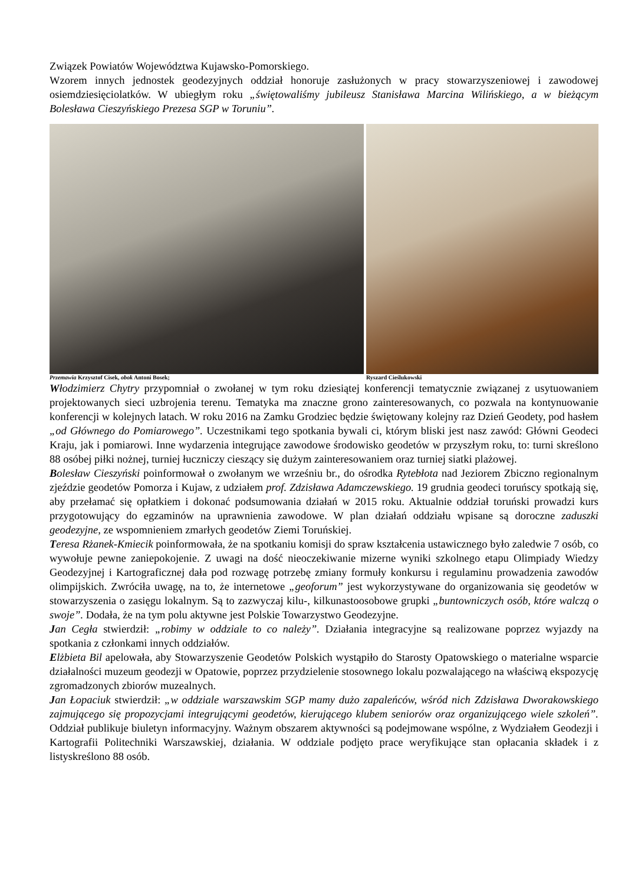Związek Powiatów Województwa Kujawsko-Pomorskiego.
Wzorem innych jednostek geodezyjnych oddział honoruje zasłużonych w pracy stowarzyszeniowej i zawodowej osiemdziesięciolatków. W ubiegłym roku „świętowaliśmy jubileusz Stanisława Marcina Wilińskiego, a w bieżącym Bolesława Cieszyńskiego Prezesa SGP w Toruniu”.
Przemawia Krzysztof Cisek, obok Antoni Bosek; Ryszard Cieślukowski
Włodzimierz Chytry przypomniał o zwołanej w tym roku dziesiątej konferencji tematycznie związanej z usytuowaniem projektowanych sieci uzbrojenia terenu. Tematyka ma znaczne grono zainteresowanych, co pozwala na kontynuowanie konferencji w kolejnych latach. W roku 2016 na Zamku Grodziec będzie świętowany kolejny raz Dzień Geodety, pod hasłem „od Głównego do Pomiarowego”. Uczestnikami tego spotkania bywali ci, którym bliski jest nasz zawód: Główni Geodeci Kraju, jak i pomiarowi. Inne wydarzenia integrujące zawodowe środowisko geodetów w przyszłym roku, to: turni skreślono 88 osóbej piłki nożnej, turniej łuczniczy cieszący się dużym zainteresowaniem oraz turniej siatki plażowej.
Bolesław Cieszyński poinformował o zwołanym we wrześniu br., do ośrodka Rytebłota nad Jeziorem Zbiczno regionalnym zjeździe geodetów Pomorza i Kujaw, z udziałem prof. Zdzisława Adamczewskiego. 19 grudnia geodeci toruńscy spotkają się, aby przełamać się opłatkiem i dokonać podsumowania działań w 2015 roku. Aktualnie oddział toruński prowadzi kurs przygotowujący do egzaminów na uprawnienia zawodowe. W plan działań oddziału wpisane są doroczne zaduszki geodezyjne, ze wspomnieniem zmarłych geodetów Ziemi Toruńskiej.
Teresa Rżanek-Kmiecik poinformowała, że na spotkaniu komisji do spraw kształcenia ustawicznego było zaledwie 7 osób, co wywołuje pewne zaniepokojenie. Z uwagi na dość nieoczekiwanie mizerne wyniki szkolnego etapu Olimpiady Wiedzy Geodezyjnej i Kartograficznej dała pod rozwagę potrzebę zmiany formuły konkursu i regulaminu prowadzenia zawodów olimpijskich. Zwróciła uwagę, na to, że internetowe „geoforum” jest wykorzystywane do organizowania się geodetów w stowarzyszenia o zasięgu lokalnym. Są to zazwyczaj kilu-, kilkunastoosobowe grupki „buntowniczych osób, które walczą o swoje”. Dodała, że na tym polu aktywne jest Polskie Towarzystwo Geodezyjne.
Jan Cegła stwierdził: „robimy w oddziale to co należy”. Działania integracyjne są realizowane poprzez wyjazdy na spotkania z członkami innych oddziałów.
Elżbieta Bil apelowała, aby Stowarzyszenie Geodetów Polskich wystąpiło do Starosty Opatowskiego o materialne wsparcie działalności muzeum geodezji w Opatowie, poprzez przydzielenie stosownego lokalu pozwalającego na właściwą ekspozycję zgromadzonych zbiorów muzealnych.
Jan Łopaciuk stwierdził: „w oddziale warszawskim SGP mamy dużo zapaleńców, wśród nich Zdzisława Dworakowskiego zajmującego się propozycjami integrującymi geodetów, kierującego klubem seniorów oraz organizującego wiele szkoleń”. Oddział publikuje biuletyn informacyjny. Ważnym obszarem aktywności są podejmowane wspólne, z Wydziałem Geodezji i Kartografii Politechniki Warszawskiej, działania. W oddziale podjęto prace weryfikujące stan opłacania składek i z listyskreślono 88 osób.